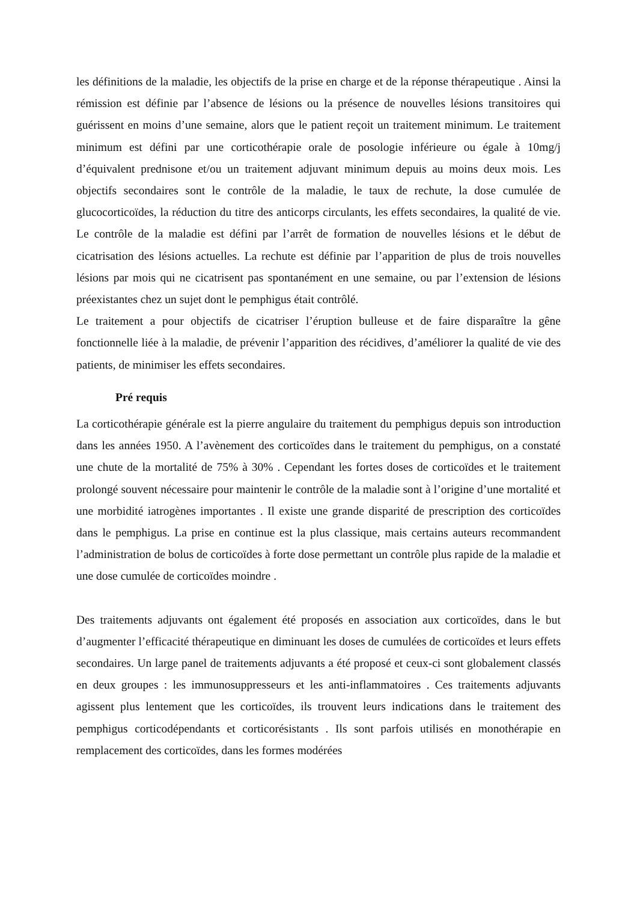les définitions de la maladie, les objectifs de la prise en charge et de la réponse thérapeutique . Ainsi la rémission est définie par l’absence de lésions ou la présence de nouvelles lésions transitoires qui guérissent en moins d’une semaine, alors que le patient reçoit un traitement minimum. Le traitement minimum est défini par une corticothérapie orale de posologie inférieure ou égale à 10mg/j d’équivalent prednisone et/ou un traitement adjuvant minimum depuis au moins deux mois. Les objectifs secondaires sont le contrôle de la maladie, le taux de rechute, la dose cumulée de glucocorticoïdes, la réduction du titre des anticorps circulants, les effets secondaires, la qualité de vie. Le contrôle de la maladie est défini par l’arrêt de formation de nouvelles lésions et le début de cicatrisation des lésions actuelles. La rechute est définie par l’apparition de plus de trois nouvelles lésions par mois qui ne cicatrisent pas spontanément en une semaine, ou par l’extension de lésions préexistantes chez un sujet dont le pemphigus était contrôlé.
Le traitement a pour objectifs de cicatriser l’éruption bulleuse et de faire disparaître la gêne fonctionnelle liée à la maladie, de prévenir l’apparition des récidives, d’améliorer la qualité de vie des patients, de minimiser les effets secondaires.
Pré requis
La corticothérapie générale est la pierre angulaire du traitement du pemphigus depuis son introduction dans les années 1950. A l’avènement des corticoïdes dans le traitement du pemphigus, on a constaté une chute de la mortalité de 75% à 30% . Cependant les fortes doses de corticoïdes et le traitement prolongé souvent nécessaire pour maintenir le contrôle de la maladie sont à l’origine d’une mortalité et une morbidité iatrogènes importantes . Il existe une grande disparité de prescription des corticoïdes dans le pemphigus. La prise en continue est la plus classique, mais certains auteurs recommandent l’administration de bolus de corticoïdes à forte dose permettant un contrôle plus rapide de la maladie et une dose cumulée de corticoïdes moindre .
Des traitements adjuvants ont également été proposés en association aux corticoïdes, dans le but d’augmenter l’efficacité thérapeutique en diminuant les doses de cumulées de corticoïdes et leurs effets secondaires. Un large panel de traitements adjuvants a été proposé et ceux-ci sont globalement classés en deux groupes : les immunosuppresseurs et les anti-inflammatoires . Ces traitements adjuvants agissent plus lentement que les corticoïdes, ils trouvent leurs indications dans le traitement des pemphigus corticodépendants et corticorésistants . Ils sont parfois utilisés en monothérapie en remplacement des corticoïdes, dans les formes modérées